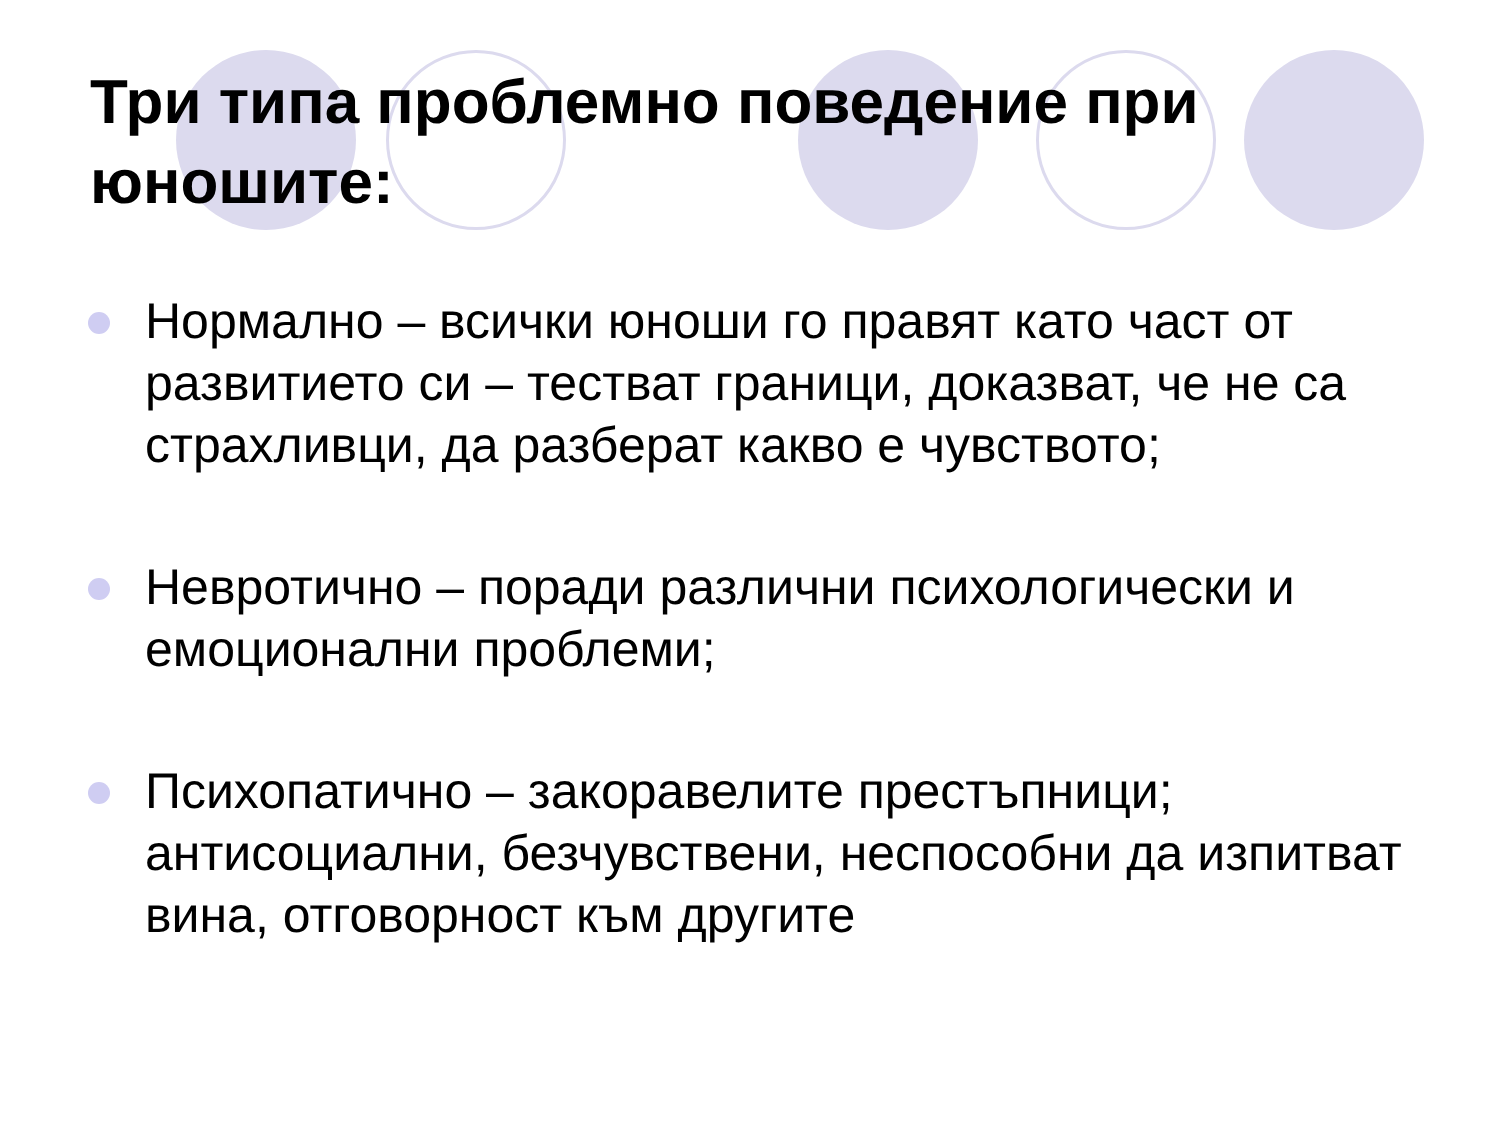Три типа проблемно поведение при юношите:
Нормално – всички юноши го правят като част от развитието си – тестват граници, доказват, че не са страхливци, да разберат какво е чувството;
Невротично – поради различни психологически и емоционални проблеми;
Психопатично – закоравелите престъпници; антисоциални, безчувствени, неспособни да изпитват вина, отговорност към другите